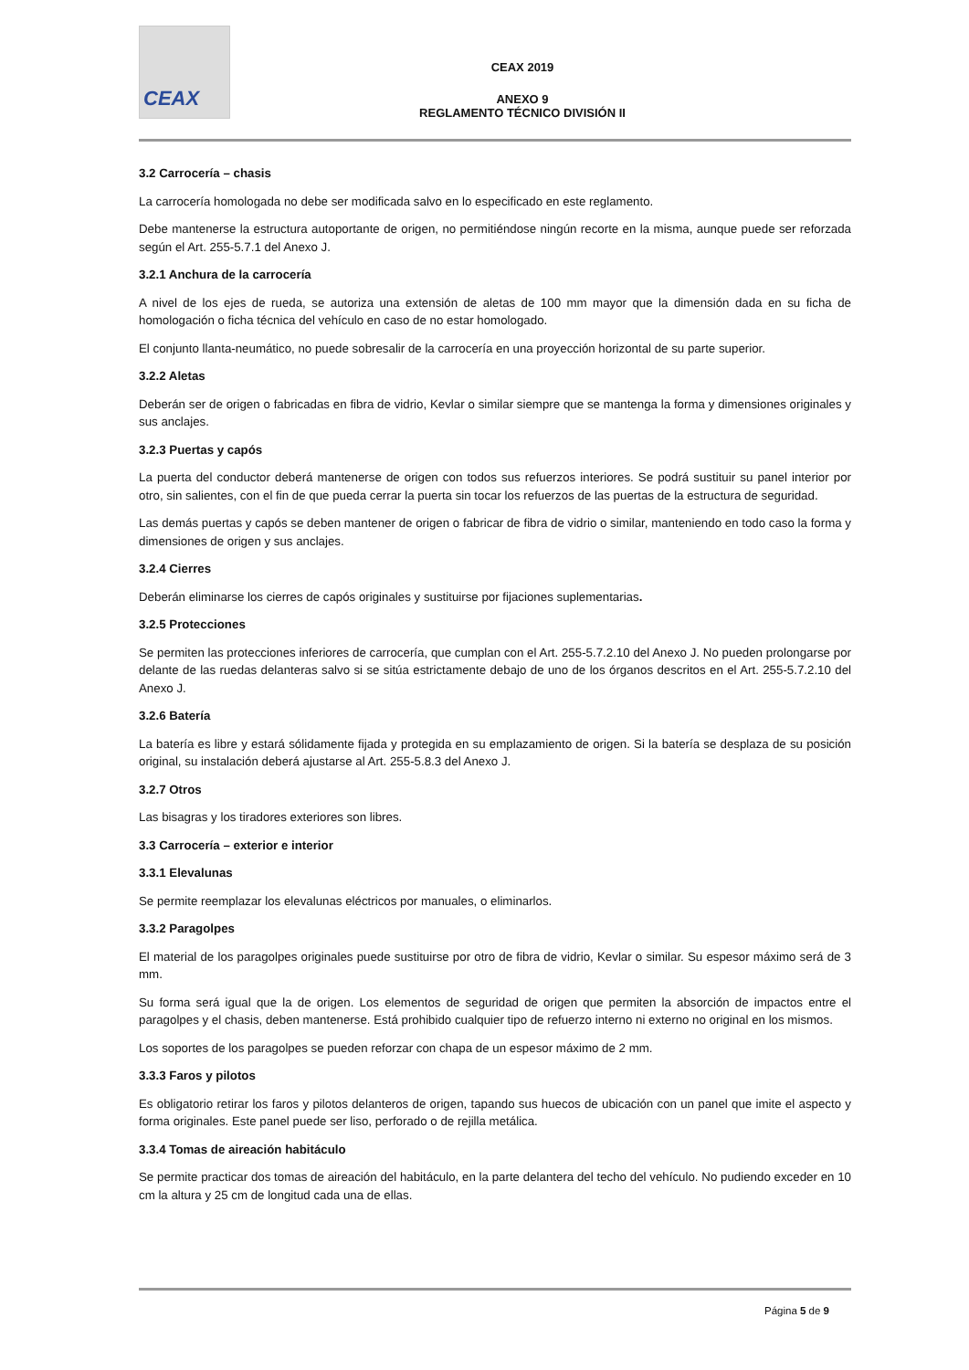CEAX
CEAX 2019
ANEXO 9
REGLAMENTO TÉCNICO DIVISIÓN II
3.2 Carrocería – chasis
La carrocería homologada no debe ser modificada salvo en lo especificado en este reglamento.
Debe mantenerse la estructura autoportante de origen, no permitiéndose ningún recorte en la misma, aunque puede ser reforzada según el Art. 255-5.7.1 del Anexo J.
3.2.1 Anchura de la carrocería
A nivel de los ejes de rueda, se autoriza una extensión de aletas de 100 mm mayor que la dimensión dada en su ficha de homologación o ficha técnica del vehículo en caso de no estar homologado.
El conjunto llanta-neumático, no puede sobresalir de la carrocería en una proyección horizontal de su parte superior.
3.2.2 Aletas
Deberán ser de origen o fabricadas en fibra de vidrio, Kevlar o similar siempre que se mantenga la forma y dimensiones originales y sus anclajes.
3.2.3 Puertas y capós
La puerta del conductor deberá mantenerse de origen con todos sus refuerzos interiores. Se podrá sustituir su panel interior por otro, sin salientes, con el fin de que pueda cerrar la puerta sin tocar los refuerzos de las puertas de la estructura de seguridad.
Las demás puertas y capós se deben mantener de origen o fabricar de fibra de vidrio o similar, manteniendo en todo caso la forma y dimensiones de origen y sus anclajes.
3.2.4 Cierres
Deberán eliminarse los cierres de capós originales y sustituirse por fijaciones suplementarias.
3.2.5 Protecciones
Se permiten las protecciones inferiores de carrocería, que cumplan con el Art. 255-5.7.2.10 del Anexo J. No pueden prolongarse por delante de las ruedas delanteras salvo si se sitúa estrictamente debajo de uno de los órganos descritos en el Art. 255-5.7.2.10 del Anexo J.
3.2.6 Batería
La batería es libre y estará sólidamente fijada y protegida en su emplazamiento de origen. Si la batería se desplaza de su posición original, su instalación deberá ajustarse al Art. 255-5.8.3 del Anexo J.
3.2.7 Otros
Las bisagras y los tiradores exteriores son libres.
3.3 Carrocería – exterior e interior
3.3.1 Elevalunas
Se permite reemplazar los elevalunas eléctricos por manuales, o eliminarlos.
3.3.2 Paragolpes
El material de los paragolpes originales puede sustituirse por otro de fibra de vidrio, Kevlar o similar. Su espesor máximo será de 3 mm.
Su forma será igual que la de origen. Los elementos de seguridad de origen que permiten la absorción de impactos entre el paragolpes y el chasis, deben mantenerse. Está prohibido cualquier tipo de refuerzo interno ni externo no original en los mismos.
Los soportes de los paragolpes se pueden reforzar con chapa de un espesor máximo de 2 mm.
3.3.3 Faros y pilotos
Es obligatorio retirar los faros y pilotos delanteros de origen, tapando sus huecos de ubicación con un panel que imite el aspecto y forma originales. Este panel puede ser liso, perforado o de rejilla metálica.
3.3.4 Tomas de aireación habitáculo
Se permite practicar dos tomas de aireación del habitáculo, en la parte delantera del techo del vehículo. No pudiendo exceder en 10 cm la altura y 25 cm de longitud cada una de ellas.
Página 5 de 9